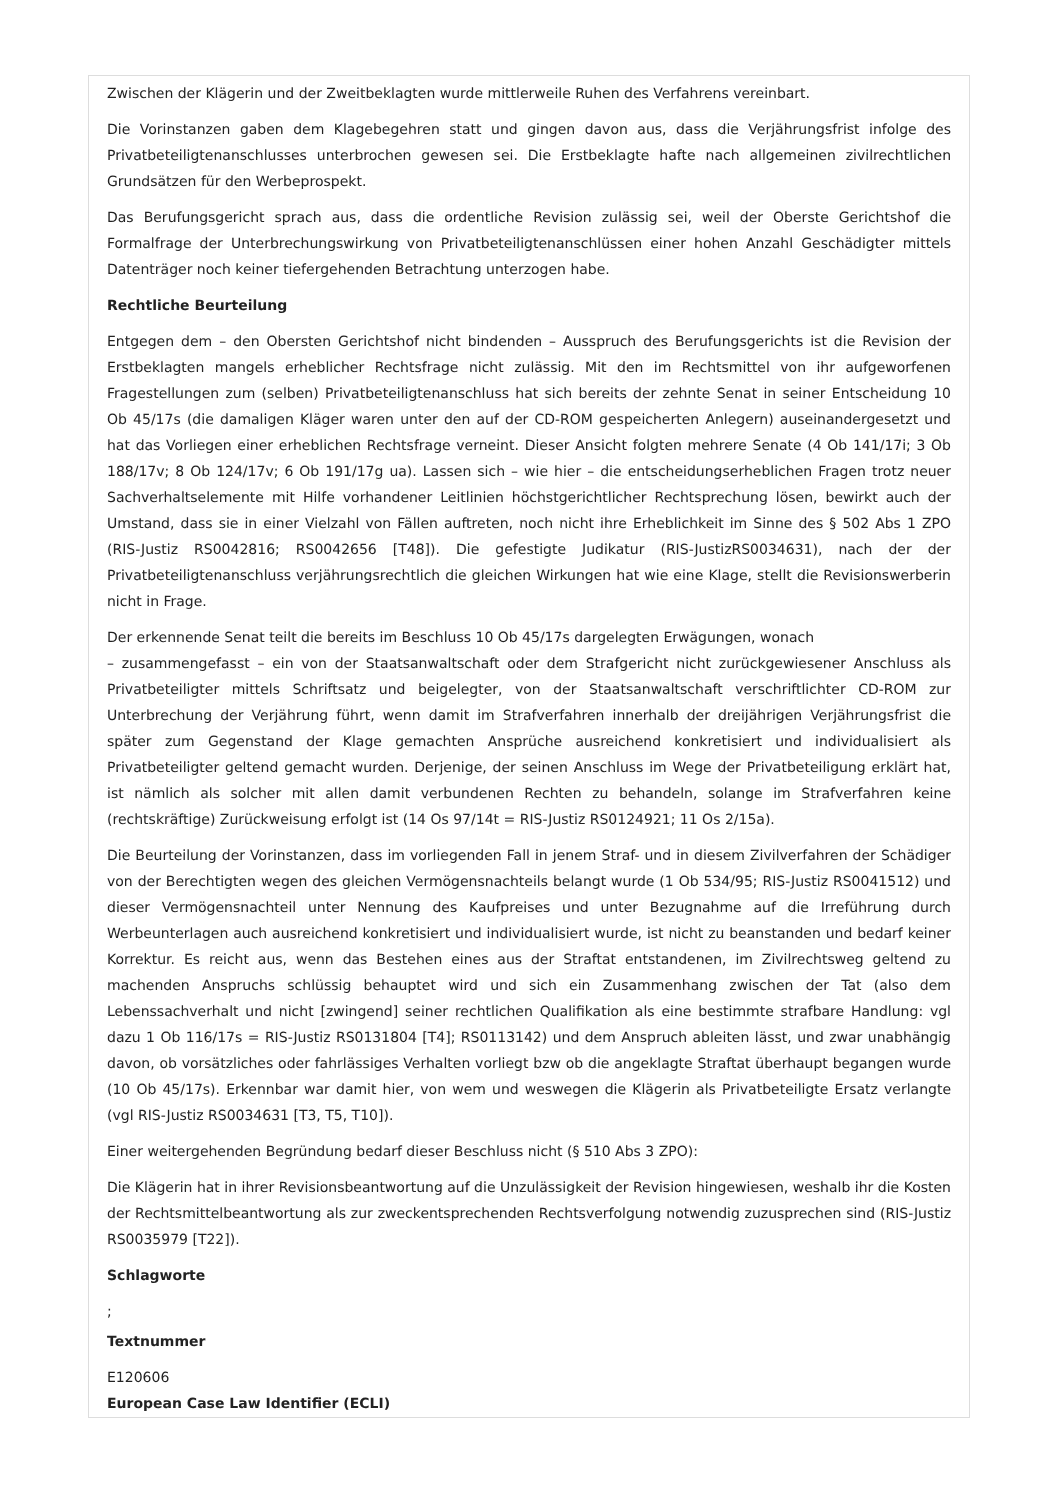Zwischen der Klägerin und der Zweitbeklagten wurde mittlerweile Ruhen des Verfahrens vereinbart.
Die Vorinstanzen gaben dem Klagebegehren statt und gingen davon aus, dass die Verjährungsfrist infolge des Privatbeteiligtenanschlusses unterbrochen gewesen sei. Die Erstbeklagte hafte nach allgemeinen zivilrechtlichen Grundsätzen für den Werbeprospekt.
Das Berufungsgericht sprach aus, dass die ordentliche Revision zulässig sei, weil der Oberste Gerichtshof die Formalfrage der Unterbrechungswirkung von Privatbeteiligtenanschlüssen einer hohen Anzahl Geschädigter mittels Datenträger noch keiner tiefergehenden Betrachtung unterzogen habe.
Rechtliche Beurteilung
Entgegen dem – den Obersten Gerichtshof nicht bindenden – Ausspruch des Berufungsgerichts ist die Revision der Erstbeklagten mangels erheblicher Rechtsfrage nicht zulässig. Mit den im Rechtsmittel von ihr aufgeworfenen Fragestellungen zum (selben) Privatbeteiligtenanschluss hat sich bereits der zehnte Senat in seiner Entscheidung 10 Ob 45/17s (die damaligen Kläger waren unter den auf der CD-ROM gespeicherten Anlegern) auseinandergesetzt und hat das Vorliegen einer erheblichen Rechtsfrage verneint. Dieser Ansicht folgten mehrere Senate (4 Ob 141/17i; 3 Ob 188/17v; 8 Ob 124/17v; 6 Ob 191/17g ua). Lassen sich – wie hier – die entscheidungserheblichen Fragen trotz neuer Sachverhaltselemente mit Hilfe vorhandener Leitlinien höchstgerichtlicher Rechtsprechung lösen, bewirkt auch der Umstand, dass sie in einer Vielzahl von Fällen auftreten, noch nicht ihre Erheblichkeit im Sinne des § 502 Abs 1 ZPO (RIS-Justiz RS0042816; RS0042656 [T48]). Die gefestigte Judikatur (RIS-JustizRS0034631), nach der der Privatbeteiligtenanschluss verjährungsrechtlich die gleichen Wirkungen hat wie eine Klage, stellt die Revisionswerberin nicht in Frage.
Der erkennende Senat teilt die bereits im Beschluss 10 Ob 45/17s dargelegten Erwägungen, wonach
– zusammengefasst – ein von der Staatsanwaltschaft oder dem Strafgericht nicht zurückgewiesener Anschluss als Privatbeteiligter mittels Schriftsatz und beigelegter, von der Staatsanwaltschaft verschriftlichter CD-ROM zur Unterbrechung der Verjährung führt, wenn damit im Strafverfahren innerhalb der dreijährigen Verjährungsfrist die später zum Gegenstand der Klage gemachten Ansprüche ausreichend konkretisiert und individualisiert als Privatbeteiligter geltend gemacht wurden. Derjenige, der seinen Anschluss im Wege der Privatbeteiligung erklärt hat, ist nämlich als solcher mit allen damit verbundenen Rechten zu behandeln, solange im Strafverfahren keine (rechtskräftige) Zurückweisung erfolgt ist (14 Os 97/14t = RIS-Justiz RS0124921; 11 Os 2/15a).
Die Beurteilung der Vorinstanzen, dass im vorliegenden Fall in jenem Straf- und in diesem Zivilverfahren der Schädiger von der Berechtigten wegen des gleichen Vermögensnachteils belangt wurde (1 Ob 534/95; RIS-Justiz RS0041512) und dieser Vermögensnachteil unter Nennung des Kaufpreises und unter Bezugnahme auf die Irreführung durch Werbeunterlagen auch ausreichend konkretisiert und individualisiert wurde, ist nicht zu beanstanden und bedarf keiner Korrektur. Es reicht aus, wenn das Bestehen eines aus der Straftat entstandenen, im Zivilrechtsweg geltend zu machenden Anspruchs schlüssig behauptet wird und sich ein Zusammenhang zwischen der Tat (also dem Lebenssachverhalt und nicht [zwingend] seiner rechtlichen Qualifikation als eine bestimmte strafbare Handlung: vgl dazu 1 Ob 116/17s = RIS-Justiz RS0131804 [T4]; RS0113142) und dem Anspruch ableiten lässt, und zwar unabhängig davon, ob vorsätzliches oder fahrlässiges Verhalten vorliegt bzw ob die angeklagte Straftat überhaupt begangen wurde (10 Ob 45/17s). Erkennbar war damit hier, von wem und weswegen die Klägerin als Privatbeteiligte Ersatz verlangte (vgl RIS-Justiz RS0034631 [T3, T5, T10]).
Einer weitergehenden Begründung bedarf dieser Beschluss nicht (§ 510 Abs 3 ZPO):
Die Klägerin hat in ihrer Revisionsbeantwortung auf die Unzulässigkeit der Revision hingewiesen, weshalb ihr die Kosten der Rechtsmittelbeantwortung als zur zweckentsprechenden Rechtsverfolgung notwendig zuzusprechen sind (RIS-Justiz RS0035979 [T22]).
Schlagworte
;
Textnummer
E120606
European Case Law Identifier (ECLI)